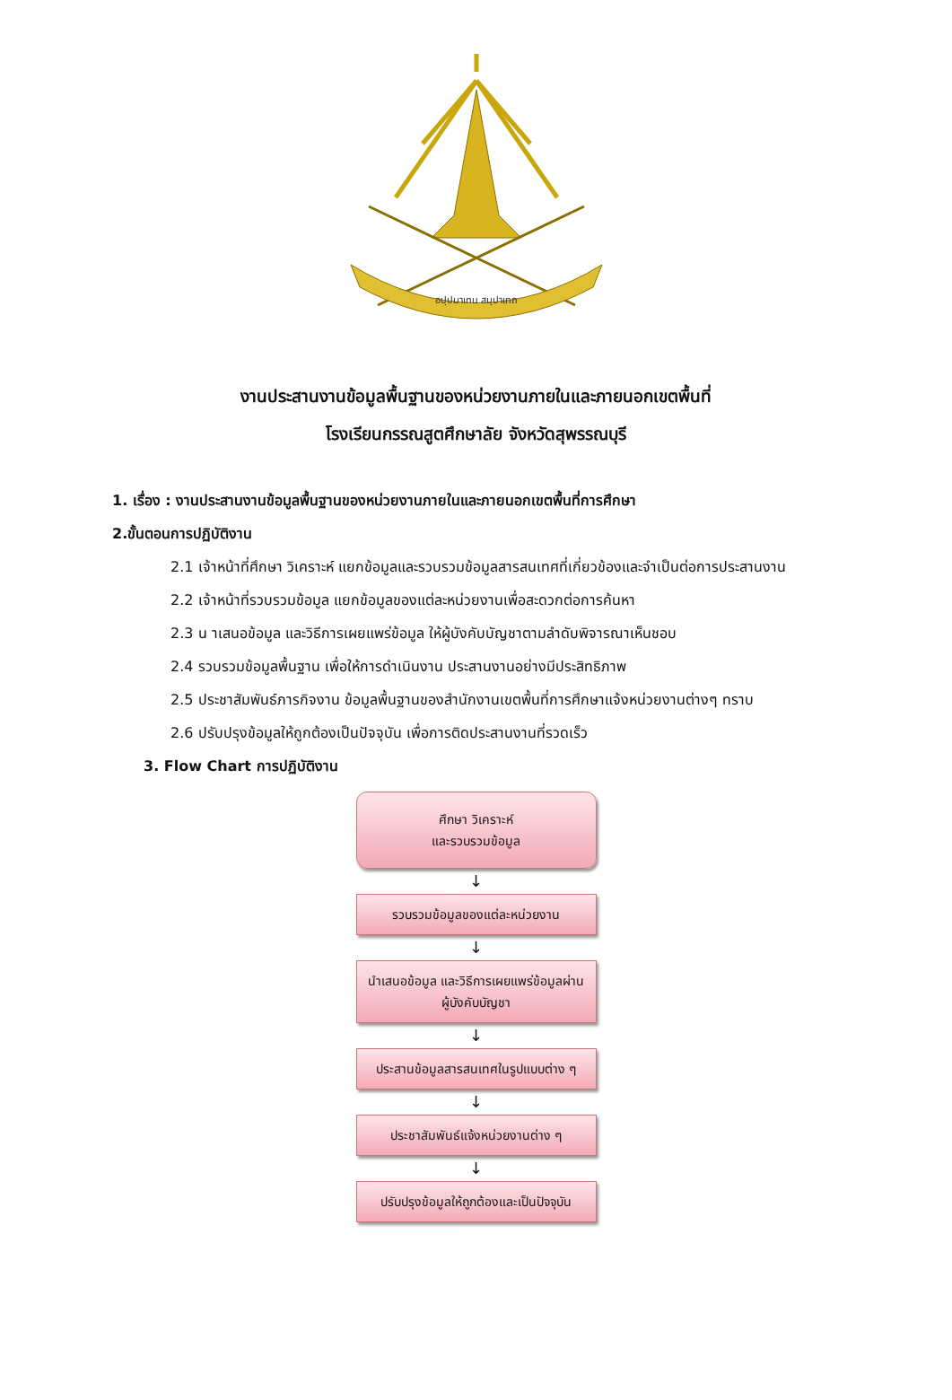อปฺปมาเทน สมฺปาเทถ
งานประสานงานข้อมูลพื้นฐานของหน่วยงานภายในและภายนอกเขตพื้นที่
โรงเรียนกรรณสูตศึกษาลัย จังหวัดสุพรรณบุรี
1. เรื่อง : งานประสานงานข้อมูลพื้นฐานของหน่วยงานภายในและภายนอกเขตพื้นที่การศึกษา
2.ขั้นตอนการปฏิบัติงาน
2.1 เจ้าหน้าที่ศึกษา วิเคราะห์ แยกข้อมูลและรวบรวมข้อมูลสารสนเทศที่เกี่ยวข้องและจำเป็นต่อการประสานงาน
2.2 เจ้าหน้าที่รวบรวมข้อมูล แยกข้อมูลของแต่ละหน่วยงานเพื่อสะดวกต่อการค้นหา
2.3 น าเสนอข้อมูล และวิธีการเผยแพร่ข้อมูล ให้ผู้บังคับบัญชาตามลำดับพิจารณาเห็นชอบ
2.4 รวบรวมข้อมูลพื้นฐาน เพื่อให้การดำเนินงาน ประสานงานอย่างมีประสิทธิภาพ
2.5 ประชาสัมพันธ์ภารกิจงาน ข้อมูลพื้นฐานของสำนักงานเขตพื้นที่การศึกษาแจ้งหน่วยงานต่างๆ ทราบ
2.6 ปรับปรุงข้อมูลให้ถูกต้องเป็นปัจจุบัน เพื่อการติดประสานงานที่รวดเร็ว
3. Flow Chart การปฏิบัติงาน
ศึกษา วิเคราะห์
และรวบรวมข้อมูล
↓
รวบรวมข้อมูลของแต่ละหน่วยงาน
↓
นำเสนอข้อมูล และวิธีการเผยแพร่ข้อมูลผ่าน
ผู้บังคับบัญชา
↓
ประสานข้อมูลสารสนเทศในรูปแบบต่าง ๆ
↓
ประชาสัมพันธ์แจ้งหน่วยงานต่าง ๆ
↓
ปรับปรุงข้อมูลให้ถูกต้องและเป็นปัจจุบัน